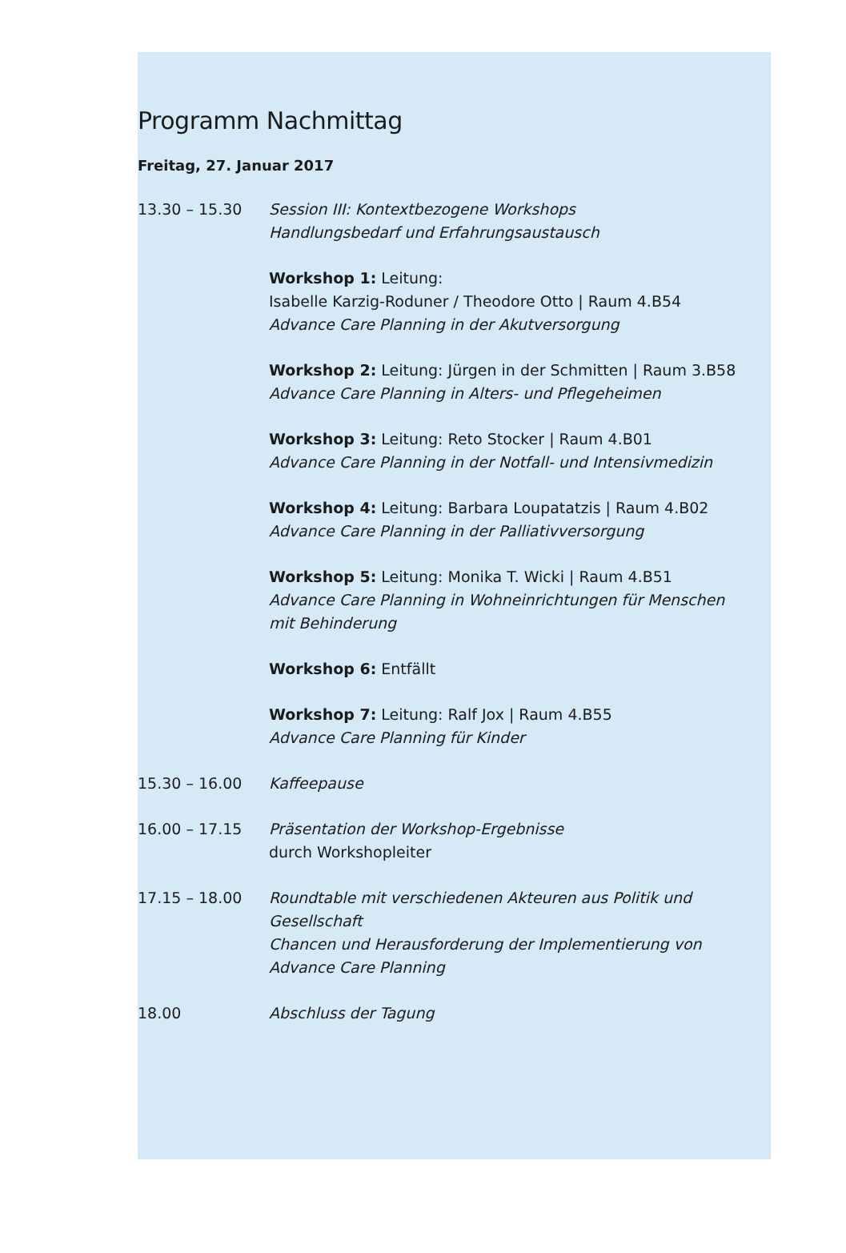Programm Nachmittag
Freitag, 27. Januar 2017
13.30 – 15.30 Session III: Kontextbezogene Workshops
Handlungsbedarf und Erfahrungsaustausch
Workshop 1: Leitung:
Isabelle Karzig-Roduner / Theodore Otto | Raum 4.B54
Advance Care Planning in der Akutversorgung
Workshop 2: Leitung: Jürgen in der Schmitten | Raum 3.B58
Advance Care Planning in Alters- und Pflegeheimen
Workshop 3: Leitung: Reto Stocker | Raum 4.B01
Advance Care Planning in der Notfall- und Intensivmedizin
Workshop 4: Leitung: Barbara Loupatatzis | Raum 4.B02
Advance Care Planning in der Palliativversorgung
Workshop 5: Leitung: Monika T. Wicki | Raum 4.B51
Advance Care Planning in Wohneinrichtungen für Menschen mit Behinderung
Workshop 6: Entfällt
Workshop 7: Leitung: Ralf Jox | Raum 4.B55
Advance Care Planning für Kinder
15.30 – 16.00 Kaffeepause
16.00 – 17.15 Präsentation der Workshop-Ergebnisse
durch Workshopleiter
17.15 – 18.00 Roundtable mit verschiedenen Akteuren aus Politik und Gesellschaft
Chancen und Herausforderung der Implementierung von Advance Care Planning
18.00 Abschluss der Tagung